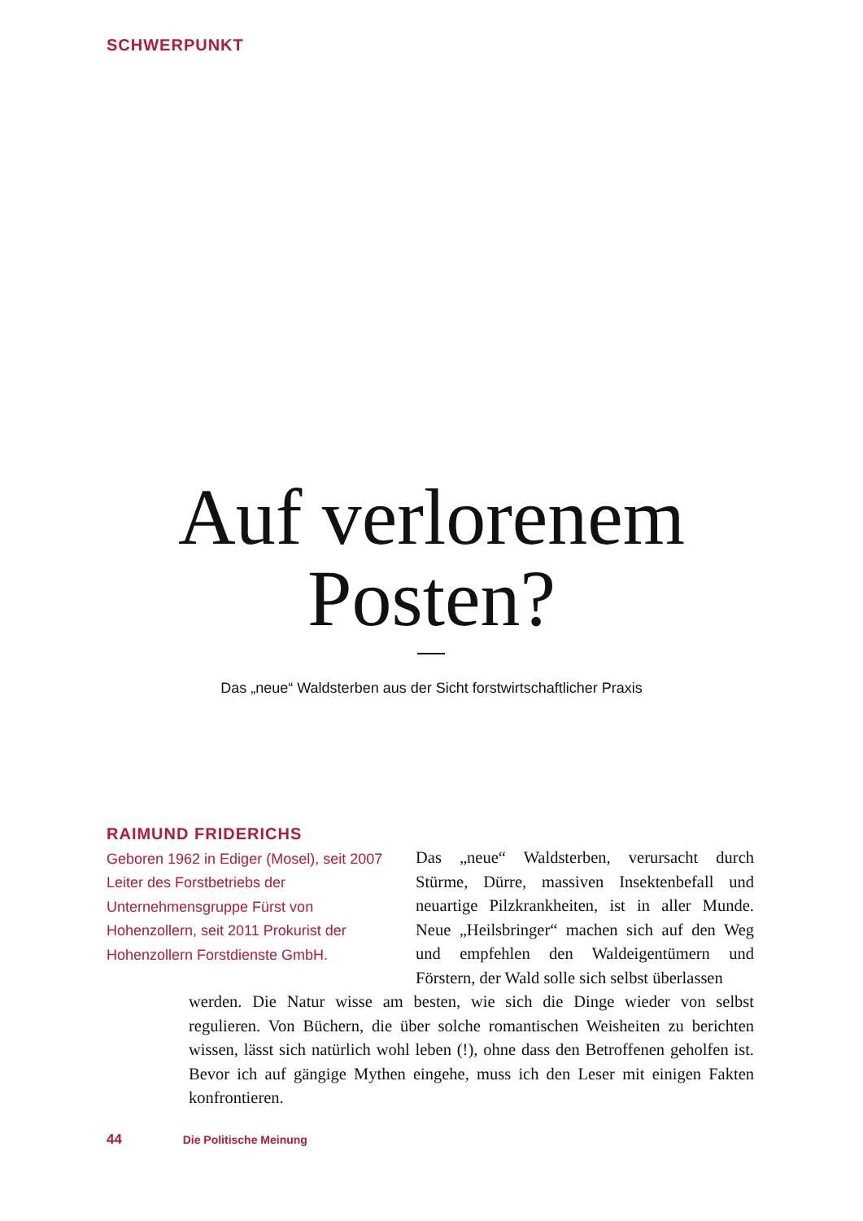SCHWERPUNKT
Auf verlorenem
Posten?
Das „neue“ Waldsterben aus der Sicht forstwirtschaftlicher Praxis
RAIMUND FRIDERICHS
Geboren 1962 in Ediger (Mosel), seit 2007 Leiter des Forstbetriebs der Unternehmensgruppe Fürst von Hohenzollern, seit 2011 Prokurist der Hohenzollern Forstdienste GmbH.
Das „neue“ Waldsterben, verursacht durch Stürme, Dürre, massiven Insektenbefall und neuartige Pilzkrankheiten, ist in aller Munde. Neue „Heilsbringer“ machen sich auf den Weg und empfehlen den Waldeigentümern und Förstern, der Wald solle sich selbst überlassen
werden. Die Natur wisse am besten, wie sich die Dinge wieder von selbst regulieren. Von Büchern, die über solche romantischen Weisheiten zu berichten wissen, lässt sich natürlich wohl leben (!), ohne dass den Betroffenen geholfen ist. Bevor ich auf gängige Mythen eingehe, muss ich den Leser mit einigen Fakten konfrontieren.
44 Die Politische Meinung